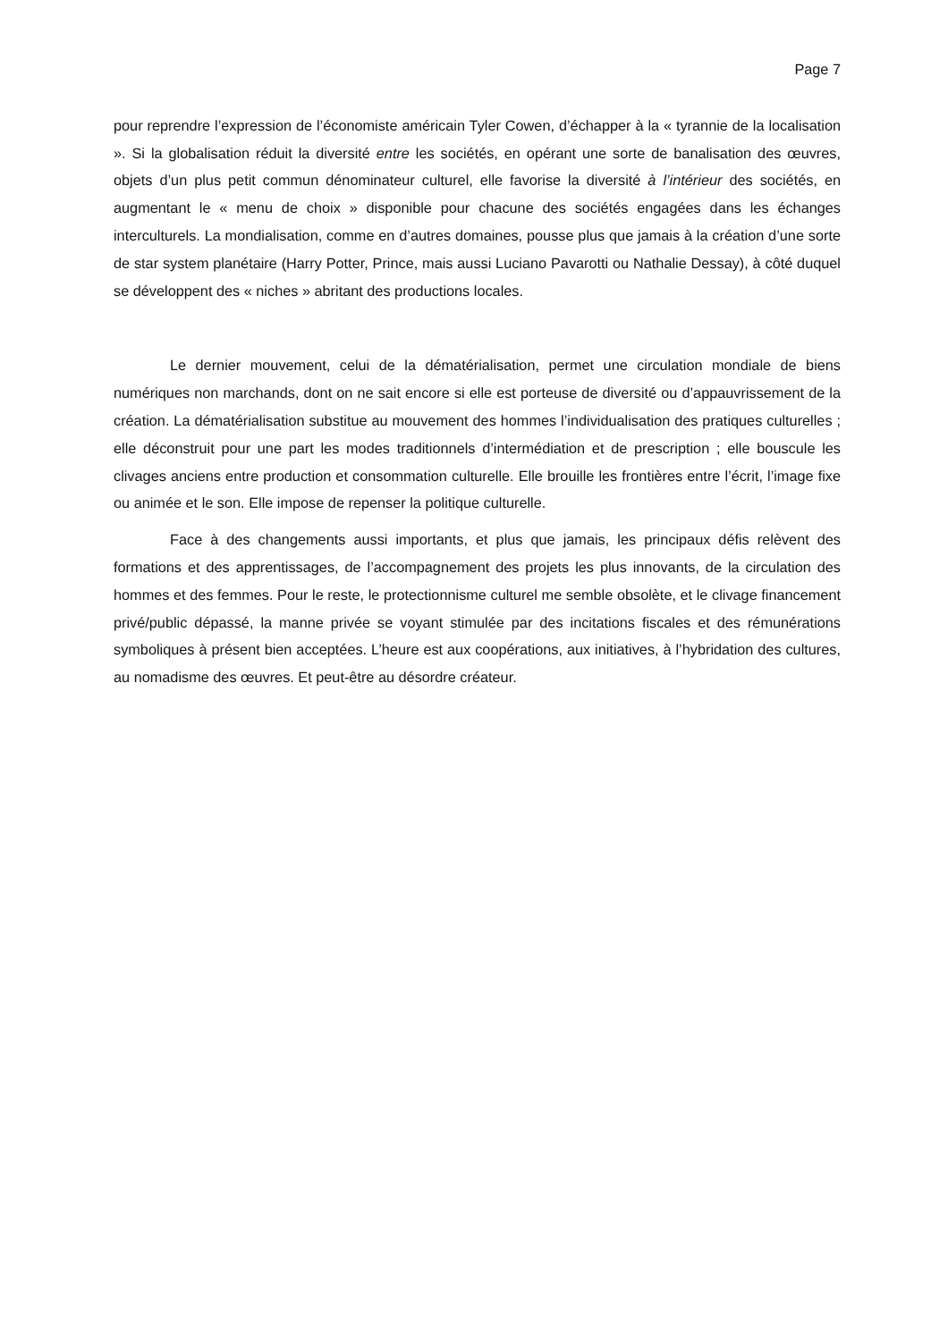Page 7
pour reprendre l’expression de l’économiste américain Tyler Cowen, d’échapper à la « tyrannie de la localisation ». Si la globalisation réduit la diversité entre les sociétés, en opérant une sorte de banalisation des œuvres, objets d’un plus petit commun dénominateur culturel, elle favorise la diversité à l’intérieur des sociétés, en augmentant le « menu de choix » disponible pour chacune des sociétés engagées dans les échanges interculturels. La mondialisation, comme en d’autres domaines, pousse plus que jamais à la création d’une sorte de star system planétaire (Harry Potter, Prince, mais aussi Luciano Pavarotti ou Nathalie Dessay), à côté duquel se développent des « niches » abritant des productions locales.
Le dernier mouvement, celui de la dématérialisation, permet une circulation mondiale de biens numériques non marchands, dont on ne sait encore si elle est porteuse de diversité ou d’appauvrissement de la création. La dématérialisation substitue au mouvement des hommes l’individualisation des pratiques culturelles ; elle déconstruit pour une part les modes traditionnels d’intermédiation et de prescription ; elle bouscule les clivages anciens entre production et consommation culturelle. Elle brouille les frontières entre l’écrit, l’image fixe ou animée et le son. Elle impose de repenser la politique culturelle.
Face à des changements aussi importants, et plus que jamais, les principaux défis relèvent des formations et des apprentissages, de l’accompagnement des projets les plus innovants, de la circulation des hommes et des femmes. Pour le reste, le protectionnisme culturel me semble obsolète, et le clivage financement privé/public dépassé, la manne privée se voyant stimulée par des incitations fiscales et des rémunérations symboliques à présent bien acceptées. L’heure est aux coopérations, aux initiatives, à l’hybridation des cultures, au nomadisme des œuvres. Et peut-être au désordre créateur.